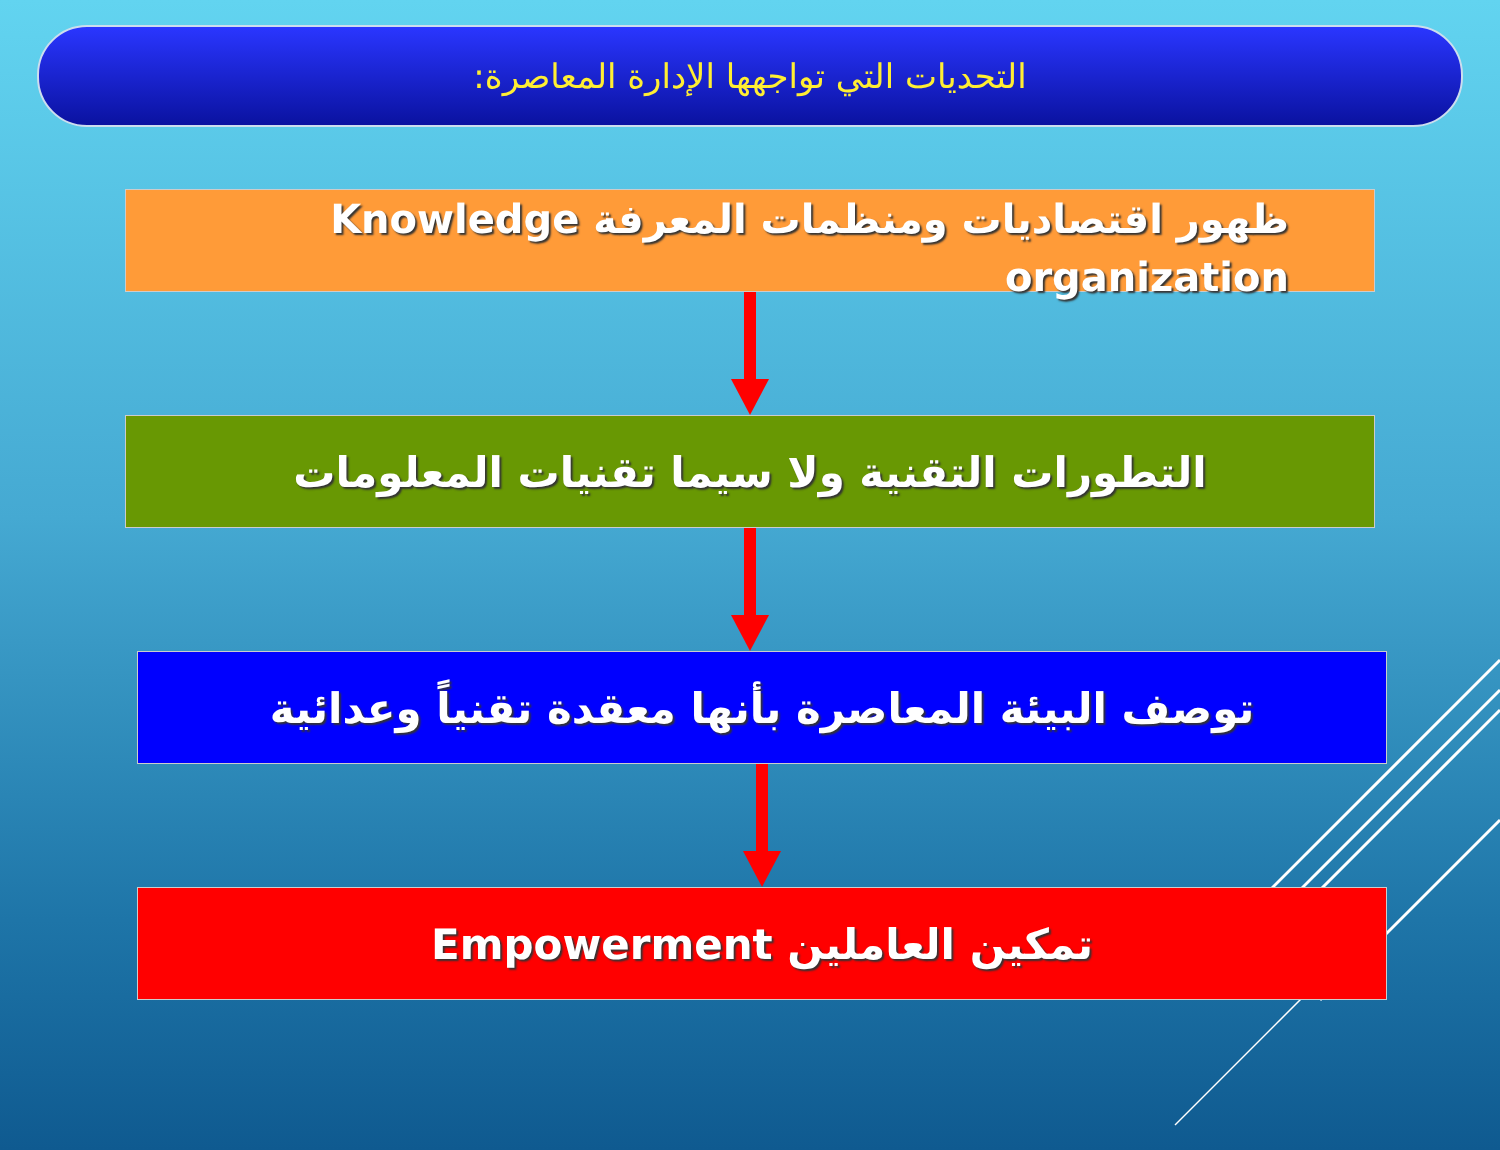التحديات التي تواجهها الإدارة المعاصرة:
ظهور اقتصاديات ومنظمات المعرفة Knowledge organization
التطورات التقنية ولا سيما تقنيات المعلومات
توصف البيئة المعاصرة بأنها معقدة تقنياً وعدائية
تمكين العاملين Empowerment